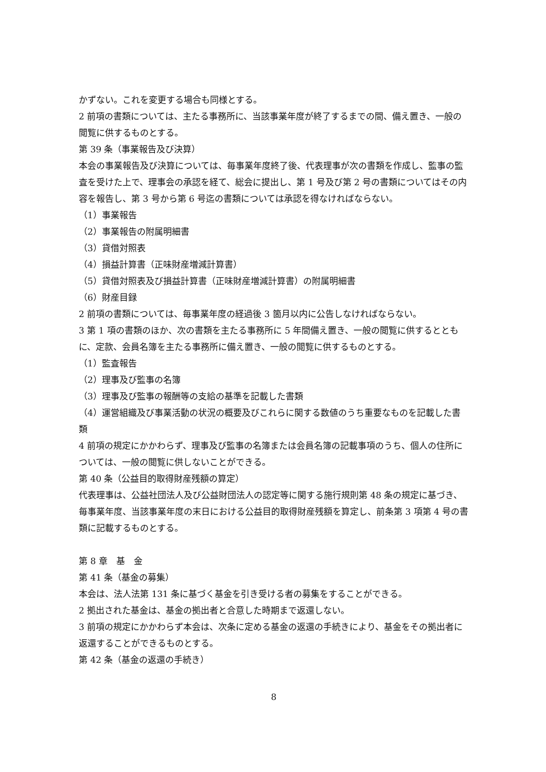かずない。これを変更する場合も同様とする。
2 前項の書類については、主たる事務所に、当該事業年度が終了するまでの間、備え置き、一般の閲覧に供するものとする。
第 39 条（事業報告及び決算）
本会の事業報告及び決算については、毎事業年度終了後、代表理事が次の書類を作成し、監事の監査を受けた上で、理事会の承認を経て、総会に提出し、第 1 号及び第 2 号の書類についてはその内容を報告し、第 3 号から第 6 号迄の書類については承認を得なければならない。
（1）事業報告
（2）事業報告の附属明細書
（3）貸借対照表
（4）損益計算書（正味財産増減計算書）
（5）貸借対照表及び損益計算書（正味財産増減計算書）の附属明細書
（6）財産目録
2 前項の書類については、毎事業年度の経過後 3 箇月以内に公告しなければならない。
3 第 1 項の書類のほか、次の書類を主たる事務所に 5 年間備え置き、一般の閲覧に供するとともに、定款、会員名簿を主たる事務所に備え置き、一般の閲覧に供するものとする。
（1）監査報告
（2）理事及び監事の名簿
（3）理事及び監事の報酬等の支給の基準を記載した書類
（4）運営組織及び事業活動の状況の概要及びこれらに関する数値のうち重要なものを記載した書類
4 前項の規定にかかわらず、理事及び監事の名簿または会員名簿の記載事項のうち、個人の住所については、一般の閲覧に供しないことができる。
第 40 条（公益目的取得財産残額の算定）
代表理事は、公益社団法人及び公益財団法人の認定等に関する施行規則第 48 条の規定に基づき、毎事業年度、当該事業年度の末日における公益目的取得財産残額を算定し、前条第 3 項第 4 号の書類に記載するものとする。
第 8 章　基　金
第 41 条（基金の募集）
本会は、法人法第 131 条に基づく基金を引き受ける者の募集をすることができる。
2 拠出された基金は、基金の拠出者と合意した時期まで返還しない。
3 前項の規定にかかわらず本会は、次条に定める基金の返還の手続きにより、基金をその拠出者に返還することができるものとする。
第 42 条（基金の返還の手続き）
8